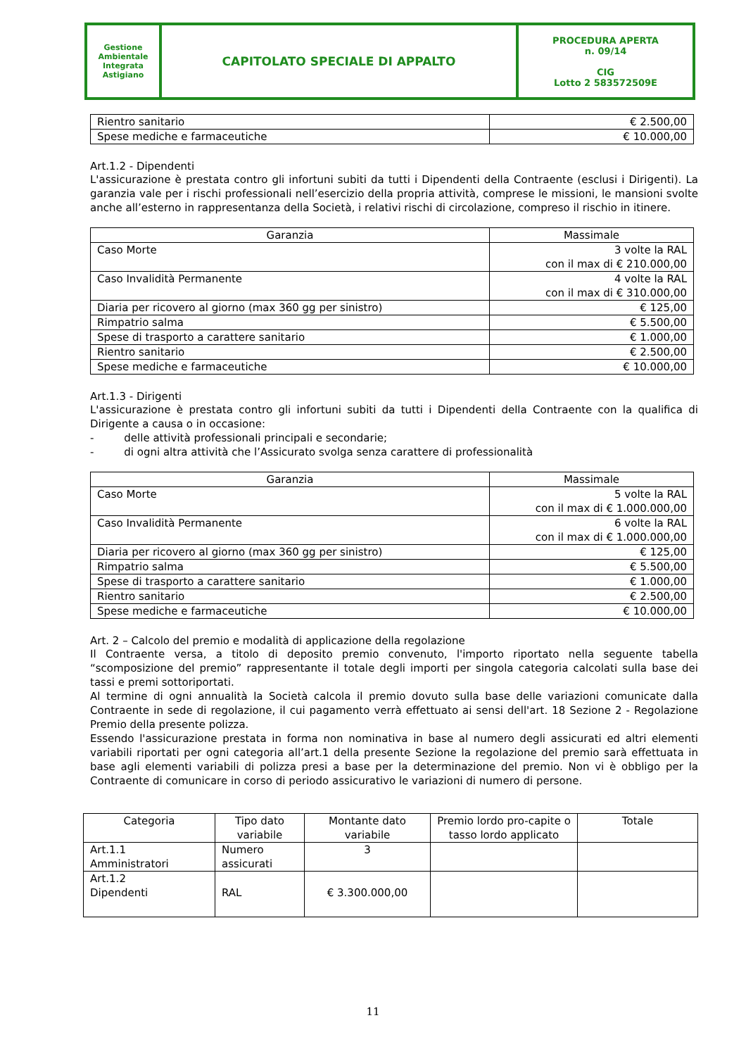| Gestione Ambientale Integrata Astigiano | CAPITOLATO SPECIALE DI APPALTO | PROCEDURA APERTA n. 09/14 CIG Lotto 2 583572509E |
| Rientro sanitario | € 2.500,00 |
| Spese mediche e farmaceutiche | € 10.000,00 |
Art.1.2 - Dipendenti
L'assicurazione è prestata contro gli infortuni subiti da tutti i Dipendenti della Contraente (esclusi i Dirigenti). La garanzia vale per i rischi professionali nell’esercizio della propria attività, comprese le missioni, le mansioni svolte anche all’esterno in rappresentanza della Società, i relativi rischi di circolazione, compreso il rischio in itinere.
| Garanzia | Massimale |
| --- | --- |
| Caso Morte | 3 volte la RAL con il max di € 210.000,00 |
| Caso Invalidità Permanente | 4 volte la RAL con il max di € 310.000,00 |
| Diaria per ricovero al giorno (max 360 gg per sinistro) | € 125,00 |
| Rimpatrio salma | € 5.500,00 |
| Spese di trasporto a carattere sanitario | € 1.000,00 |
| Rientro sanitario | € 2.500,00 |
| Spese mediche e farmaceutiche | € 10.000,00 |
Art.1.3 - Dirigenti
L'assicurazione è prestata contro gli infortuni subiti da tutti i Dipendenti della Contraente con la qualifica di Dirigente a causa o in occasione:
- delle attività professionali principali e secondarie;
- di ogni altra attività che l’Assicurato svolga senza carattere di professionalità
| Garanzia | Massimale |
| --- | --- |
| Caso Morte | 5 volte la RAL con il max di € 1.000.000,00 |
| Caso Invalidità Permanente | 6 volte la RAL con il max di € 1.000.000,00 |
| Diaria per ricovero al giorno (max 360 gg per sinistro) | € 125,00 |
| Rimpatrio salma | € 5.500,00 |
| Spese di trasporto a carattere sanitario | € 1.000,00 |
| Rientro sanitario | € 2.500,00 |
| Spese mediche e farmaceutiche | € 10.000,00 |
Art. 2 – Calcolo del premio e modalità di applicazione della regolazione
Il Contraente versa, a titolo di deposito premio convenuto, l'importo riportato nella seguente tabella “scomposizione del premio” rappresentante il totale degli importi per singola categoria calcolati sulla base dei tassi e premi sottoriportati.
Al termine di ogni annualità la Società calcola il premio dovuto sulla base delle variazioni comunicate dalla Contraente in sede di regolazione, il cui pagamento verrà effettuato ai sensi dell'art. 18 Sezione 2 - Regolazione Premio della presente polizza.
Essendo l'assicurazione prestata in forma non nominativa in base al numero degli assicurati ed altri elementi variabili riportati per ogni categoria all’art.1 della presente Sezione la regolazione del premio sarà effettuata in base agli elementi variabili di polizza presi a base per la determinazione del premio. Non vi è obbligo per la Contraente di comunicare in corso di periodo assicurativo le variazioni di numero di persone.
| Categoria | Tipo dato variabile | Montante dato variabile | Premio lordo pro-capite o tasso lordo applicato | Totale |
| --- | --- | --- | --- | --- |
| Art.1.1 Amministratori | Numero assicurati | 3 | | |
| Art.1.2 Dipendenti | RAL | € 3.300.000,00 | | |
11